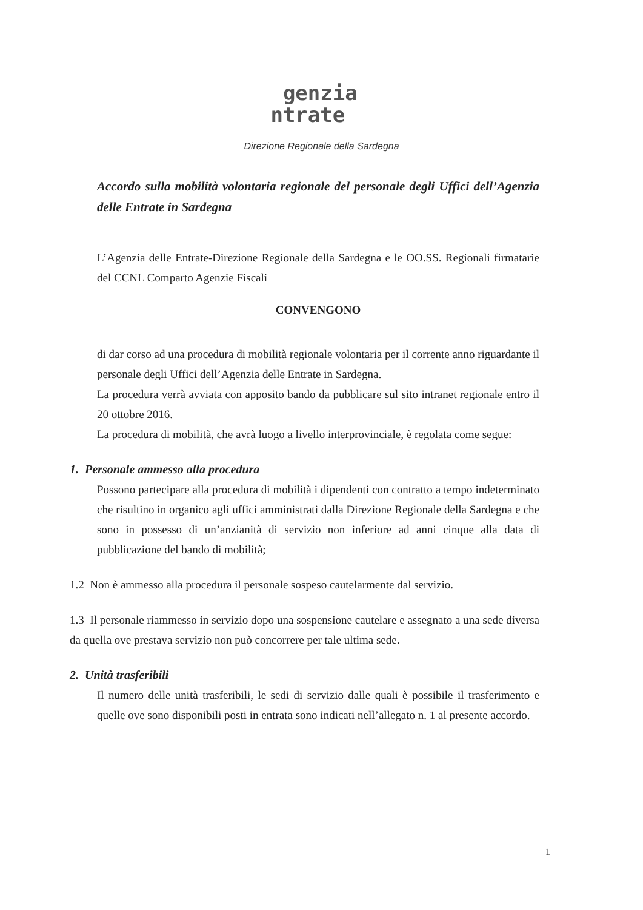genzia
ntrate
Direzione Regionale della Sardegna
Accordo sulla mobilità volontaria regionale del personale degli Uffici dell’Agenzia delle Entrate in Sardegna
L’Agenzia delle Entrate-Direzione Regionale della Sardegna e le OO.SS. Regionali firmatarie del CCNL Comparto Agenzie Fiscali
CONVENGONO
di dar corso ad una procedura di mobilità regionale volontaria per il corrente anno riguardante il personale degli Uffici dell’Agenzia delle Entrate in Sardegna.
La procedura verrà avviata con apposito bando da pubblicare sul sito intranet regionale entro il 20 ottobre 2016.
La procedura di mobilità, che avrà luogo a livello interprovinciale, è regolata come segue:
1. Personale ammesso alla procedura
Possono partecipare alla procedura di mobilità i dipendenti con contratto a tempo indeterminato che risultino in organico agli uffici amministrati dalla Direzione Regionale della Sardegna e che sono in possesso di un’anzianità di servizio non inferiore ad anni cinque alla data di pubblicazione del bando di mobilità;
1.2 Non è ammesso alla procedura il personale sospeso cautelarmente dal servizio.
1.3 Il personale riammesso in servizio dopo una sospensione cautelare e assegnato a una sede diversa da quella ove prestava servizio non può concorrere per tale ultima sede.
2. Unità trasferibili
Il numero delle unità trasferibili, le sedi di servizio dalle quali è possibile il trasferimento e quelle ove sono disponibili posti in entrata sono indicati nell’allegato n. 1 al presente accordo.
1